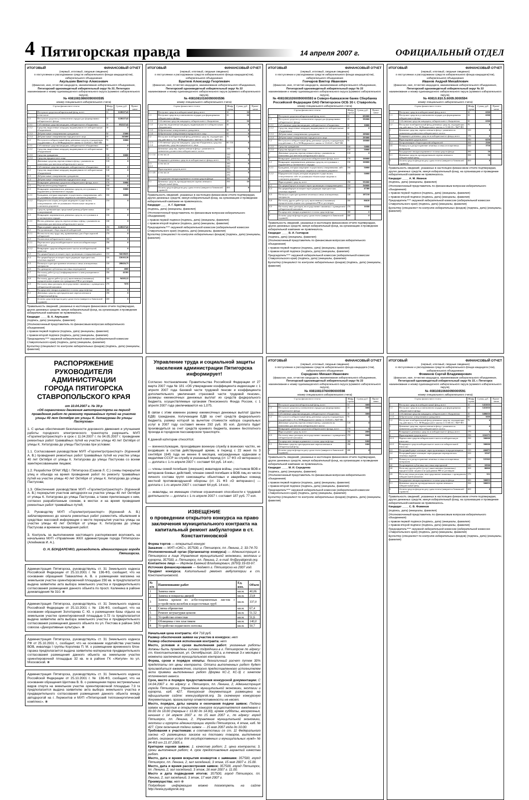4 Пятигорская правда 14 апреля 2007 г. ОФИЦИАЛЬНЫЙ ОТДЕЛ
ИТОГОВЫЙ ФИНАНСОВЫЙ ОТЧЕТ
(первый, итоговый, сводные сведения)
о поступлении и расходовании средств избирательного фонда кандидата(тов), избирательного объединения
Акульшин Виктор Алексеевич
(фамилия, имя, отчество кандидата, наименование избирательного объединения,
Пятигорский одномандатный избирательный округ № 22, Пятигорск
наименование и номер одномандатного избирательного округа (краевого избирательного округа),
№ 40810810860090000595
номер специального избирательного счета)
| Строка финансового отчета | | Шифр строки | Сумма, руб. | Приме-чание |
| --- | --- | --- | --- | --- |
| 1 | Поступило средств в избирательный фонд, всего | 10 | 1228227,42 | |
| | в том числе | | | |
| 1.1 | Поступило средств в установленном порядке для формирования избирательного фонда | 20 | 1228227,42 | |
| 1.1.1 | Собственные средства кандидата, избирательного объединения | 30 | 852227,42 | |
| 1.1.2 | Средства, выделенные кандидату выдвинувшим его избирательным объединением | 40 | 0 | |
| 1.1.3 | Добровольные пожертвования гражданина | 50 | 25000 | |
| 1.1.4 | Добровольные пожертвования юридического лица | 60 | 345000 | |
| 1.2 | Поступило в избирательный фонд денежных средств, подпадающих под действие п. 9 ст. 58 Федерального закона от 12.06.02 г. №67-ФЗ | 70 | 10000 | |
| 1.2.1 | Собственные средства кандидата, избирательного объединения | 80 | 0 | |
| 1.2.2 | Средства, выделенные кандидату выдвинувшим его избирательным объединением | 90 | 0 | |
| 1.2.3 | Средства гражданина | 100 | 10000 | |
| 1.2.4 | Средства юридического лица | 110 | 0 | |
| 2 | Денежные средства, перечисленные в фонд с указанием их назначения для внесения избирательного залога | 120 | 0 | |
| 2.1 | Собственные средства кандидата, избирательного объединения | 130 | 0 | |
| 2.2 | Средства, выделенные кандидату выдвинувшим его избирательным объединением | 140 | 0 | |
| 2.3 | Добровольные пожертвования гражданина | 150 | 0 | |
| 2.4 | Добровольные пожертвования юридического лица | 160 | 0 | |
| 3 | Возвращено денежных средств из избирательного фонда, всего | 170 | 10000 | |
| 3.1 | Перечислено в доход бюджета | 180 | 0 | |
| 3.2 | Возвращено жертвователям денежных средств, поступивших с нарушением установленного порядка | 190 | 10000 | |
| 3.2.1 | Гражданам, которым запрещено осуществлять пожертвования либо не указавшим обязательные сведения в платежном документе | 200 | 10000 | |
| 3.2.2 | Юридическим лицам, которым запрещено осуществлять пожертвования либо не указавшим обязательные сведения в платежном документе | 210 | 0 | |
| 3.2.3 | Средств, превышающих предельный размер добровольных пожертвований | 220 | 0 | |
| 3.3 | Возвращено жертвователям денежных средств, поступивших в установленном порядке | 230 | 0 | |
| 3.3.1 | Из них денежных средств, перечисленных в фонд с указанием их назначения для внесения избирательного залога | 240 | 0 | |
| 4 | Израсходовано средств, всего | 250 | 1228227,42 | |
| 4.1 | На организацию сбора подписей избирателей | 260 | 0 | |
| 4.1.1 | Из них на оплату труда лиц, привлекаемых для сбора подписей избирателей | 270 | 0 | |
| 4.2 | На внесение избирательного залога | 280 | 0 | |
| 4.2.1 | Перечислено средств избирательного залога в избирательную комиссию | 290 | 0 | |
| 4.2.2 | Возвращено средств избирательного залога из избирательной комиссии | 300 | 0 | |
| 4.3 | На предвыборную агитацию через организации телерадиовещания | 310 | 566188,95 | |
| 4.4 | На предвыборную агитацию через редакции периодических печатных изданий | 320 | 226163,36 | |
| 4.5 | На выпуск и распространение печатных и иных агитационных материалов | 330 | 288426,75 | |
| 4.6 | На проведение публичных массовых мероприятий | 340 | 4000 | |
| 4.7 | На оплату работ (услуг) информационного и консультационного характера | 350 | 41595 | |
| 4.8 | На оплату других работ (услуг), выполненных (оказанных) юридическими лицами или гражданами РФ по договорам | 360 | 94183,32 | |
| 4.9 | На оплату иных расходов, непосредственно связанных с проведением избирательной кампании | 370 | 7670 | |
| 5 | Распределено неизрасходованного остатка средств фонда | 380 | 0 | |
| 5.1 | Денежных средств, пропорционально перечисленным в избирательный фонд | 390 | 0 | |
| 6 | Остаток средств фонда на дату сдачи отчета (заверяется банковской справкой) | 400 | 0 | |
Правильность сведений, указанных в настоящем финансовом отчете подтверждаю, других денежных средств, минуя избирательный фонд, на организацию и проведение избирательной кампании не привлекалось.
Кандидат ____ В. А. Акульшин
(подпись, дата) (инициалы, фамилия)
(Уполномоченный представитель по финансовым вопросам избирательного объединения)
с правом первой подписи (подпись, дата) (инициалы, фамилия)
с правом второй подписи (подпись, дата) (инициалы, фамилия)
Председатель**** окружной избирательной комиссии (избирательной комиссии Ставропольского края) (подпись, дата) (инициалы, фамилия)
Бухгалтер (специалист по контролю избирательных фондов) (подпись, дата) (инициалы, фамилия)
ИТОГОВЫЙ ФИНАНСОВЫЙ ОТЧЕТ
(первый, итоговый, сводные сведения)
о поступлении и расходовании средств избирательного фонда кандидата(тов), избирательного объединения
Братков Александр Георгиевич
(фамилия, имя, отчество кандидата, наименование избирательного объединения,
Пятигорский одномандатный избирательный округ № 22
наименование и номер одномандатного избирательного округа (краевого избирательного округа),
№ 40810810160090000596
номер специального избирательного счета)
| Строка финансового отчета | | Шифр строки | Сумма, руб. | Приме-чание |
| --- | --- | --- | --- | --- |
| 1 | Поступило средств в избирательный фонд, всего | 10 | 10 | |
| 1.1 | Поступило средств в установленном порядке для формирования избирательного фонда | 20 | 10 | |
| 1.1.1 | Собственные средства кандидата, избирательного объединения | 30 | 10 | |
| 1.1.2 | Средства, выделенные кандидату выдвинувшим его избирательным объединением | 40 | 0 | |
| 1.1.3 | Добровольные пожертвования гражданина | 50 | 0 | |
| 1.1.4 | Добровольные пожертвования юридического лица | 60 | 0 | |
| 1.2 | Поступило в избирательный фонд денежных средств, подпадающих под действие п. 9 ст. 58 Федерального закона от 12.06.02 г. №67-ФЗ | 70 | 0 | |
| 1.2.1–1.2.4 | Собственные средства кандидата; средства объединения; средства гражданина; средства юридического лица | 80–110 | 0 | |
| 2 | Денежные средства, перечисленные в фонд с указанием их назначения для внесения избирательного залога | 120 | 0 | |
| 2.1–2.4 | в том числе | 130–160 | 0 | |
| 3 | Возвращено денежных средств из избирательного фонда, всего | 170 | 0 | |
| 3.1–3.3.1 | в том числе | 180–240 | 0 | |
| 4 | Израсходовано средств, всего | 250 | 0 | |
| 4.1–4.9 | в том числе | 260–370 | 0 | |
| 5 | Распределено неизрасходованного остатка средств фонда | 380 | 0 | |
| 5.1 | Денежных средств, пропорционально перечисленным в избирательный фонд | 390 | 10 | |
| 6 | Остаток средств фонда на дату сдачи отчета (заверяется банковской справкой) | 400 | 0 | |
Правильность сведений, указанных в настоящем финансовом отчете подтверждаю, других денежных средств, минуя избирательный фонд, на организацию и проведение избирательной кампании не привлекалось.
Кандидат ____ А. Г. Братков
(подпись, дата) (инициалы, фамилия)
(Уполномоченный представитель по финансовым вопросам избирательного объединения)
с правом первой подписи (подпись, дата) (инициалы, фамилия)
с правом второй подписи (подпись, дата) (инициалы, фамилия)
Председатель**** окружной избирательной комиссии (избирательной комиссии Ставропольского края) (подпись, дата) (инициалы, фамилия)
Бухгалтер (специалист по контролю избирательных фондов) (подпись, дата) (инициалы, фамилия)
ИТОГОВЫЙ ФИНАНСОВЫЙ ОТЧЕТ
(первый, итоговый, сводные сведения)
о поступлении и расходовании средств избирательного фонда кандидата(тов), избирательного объединения
Гончаров Виктор Иванович
(фамилия, имя, отчество кандидата, наименование избирательного объединения,
Пятигорский одномандатный избирательный округ № 22
наименование и номер одномандатного избирательного округа (краевого избирательного округа),
№ 40810810260090000593 в Северо-Кавказском банке Сбербанка Российской Федерации ОАО Пятигорское ОСБ 30 г. Ставрополь
номер специального избирательного счета)
| Строка финансового отчета | | Шифр строки | Сумма, руб. | Приме-чание |
| --- | --- | --- | --- | --- |
| 1 | Поступило средств в избирательный фонд, всего | 10 | 692000 | |
| 1.1 | Поступило средств в установленном порядке для формирования избирательного фонда | 20 | 592000 | |
| 1.1.1 | Собственные средства кандидата, избирательного объединения | 30 | 10000 | |
| 1.1.2 | Средства, выделенные кандидату выдвинувшим его избирательным объединением | 40 | 0 | |
| 1.1.3 | Добровольные пожертвования гражданина | 50 | 289000 | |
| 1.1.4 | Добровольные пожертвования юридического лица | 60 | 293000 | |
| 1.2 | Поступило в избирательный фонд денежных средств, подпадающих под действие п. 9 ст. 58 Федерального закона от 12.06.02 г. №67-ФЗ | 70 | 100000 | |
| 1.2.3 | Средства гражданина | 100 | 50000 | |
| 1.2.4 | Средства юридического лица | 110 | 50000 | |
| 2 | Денежные средства, перечисленные в фонд с указанием их назначения для внесения избирательного залога | 120 | 0 | |
| 3 | Возвращено денежных средств из избирательного фонда, всего | 170 | 100000 | |
| 3.2 | Возвращено жертвователям денежных средств, поступивших с нарушением установленного порядка | 190 | 100000 | |
| 3.2.1 | Гражданам, которым запрещено осуществлять пожертвования либо не указавшим обязательные сведения в платежном документе | 200 | 50000 | |
| 3.2.2 | Юридическим лицам, которым запрещено осуществлять пожертвования либо не указавшим обязательные сведения в платежном документе | 210 | 50000 | |
| 4 | Израсходовано средств, всего | 250 | 592000 | |
| 4.3 | На предвыборную агитацию через организации телерадиовещания | 310 | 260600 | |
| 4.4 | На предвыборную агитацию через редакции периодических печатных изданий | 320 | 47380 | |
| 4.5 | На выпуск и распространение печатных и иных агитационных материалов | 330 | 187210 | |
| 4.8 | На оплату других работ (услуг), выполненных (оказанных) юридическими лицами или гражданами РФ по договорам | 360 | 86630 | |
| 4.9 | На оплату иных расходов, непосредственно связанных с проведением избирательной кампании | 370 | 10180 | |
| 5 | Распределено неизрасходованного остатка средств фонда | 380 | 0 | |
| 6 | Остаток средств фонда на дату сдачи отчета (заверяется банковской справкой) | 400 | 0 | |
Правильность сведений, указанных в настоящем финансовом отчете подтверждаю, других денежных средств, минуя избирательный фонд, на организацию и проведение избирательной кампании не привлекалось.
Кандидат ____ В. И. Гончаров
(подпись, дата) (инициалы, фамилия)
(Уполномоченный представитель по финансовым вопросам избирательного объединения)
с правом первой подписи (подпись, дата) (инициалы, фамилия)
с правом второй подписи (подпись, дата) (инициалы, фамилия)
Председатель**** окружной избирательной комиссии (избирательной комиссии Ставропольского края) (подпись, дата) (инициалы, фамилия)
Бухгалтер (специалист по контролю избирательных фондов) (подпись, дата) (инициалы, фамилия)
ИТОГОВЫЙ ФИНАНСОВЫЙ ОТЧЕТ
(первый, итоговый, сводные сведения)
о поступлении и расходовании средств избирательного фонда кандидата(тов), избирательного объединения
Иванов Андрей Михайлович
(фамилия, имя, отчество кандидата, наименование избирательного объединения,
Пятигорский одномандатный избирательный округ № 22
наименование и номер одномандатного избирательного округа (краевого избирательного округа),
№ 40810.810.5.6009.0000594
номер специального избирательного счета)
| Строка финансового отчета | | Шифр строки | Сумма, руб. | Приме-чание |
| --- | --- | --- | --- | --- |
| 1 | Поступило средств в избирательный фонд, всего | 10 | 6300 | |
| 1.1 | Поступило средств в установленном порядке для формирования избирательного фонда | 20 | 6300 | |
| 1.1.1 | Собственные средства кандидата, избирательного объединения | 30 | 6300 | |
| 1.2 | Поступило в избирательный фонд денежных средств, подпадающих под действие п. 9 ст. 58 Федерального закона от 12.06.02 г. №67-ФЗ | 70 | 0 | |
| 2 | Денежные средства, перечисленные в фонд с указанием их назначения для внесения избирательного залога | 120 | 0 | |
| 3 | Возвращено денежных средств из избирательного фонда, всего | 170 | 0 | |
| 4 | Израсходовано средств, всего | 250 | 6250 | |
| 4.1 | На организацию сбора подписей избирателей | 260 | 2500 | |
| 4.5 | На выпуск и распространение печатных и иных агитационных материалов | 330 | 3750 | |
| 5 | Распределено неизрасходованного остатка средств фонда | 380 | 50 | |
| 5.1 | Денежных средств, пропорционально перечисленным в избирательный фонд | 390 | 50 | |
| 6 | Остаток средств фонда на дату сдачи отчета (заверяется банковской справкой) | 400 | 0 | |
Правильность сведений, указанных в настоящем финансовом отчете подтверждаю, других денежных средств, минуя избирательный фонд, на организацию и проведение избирательной кампании не привлекалось.
Кандидат ____ А. М. Иванов
(подпись, дата) (инициалы, фамилия)
(Уполномоченный представитель по финансовым вопросам избирательного объединения)
с правом первой подписи (подпись, дата) (инициалы, фамилия)
с правом второй подписи (подпись, дата) (инициалы, фамилия)
Председатель**** окружной избирательной комиссии (избирательной комиссии Ставропольского края) (подпись, дата) (инициалы, фамилия)
Бухгалтер (специалист по контролю избирательных фондов) (подпись, дата) (инициалы, фамилия)
РАСПОРЯЖЕНИЕ
РУКОВОДИТЕЛЯ АДМИНИСТРАЦИИ
ГОРОДА ПЯТИГОРСКА
СТАВРОПОЛЬСКОГО КРАЯ
от 10.04.2007 г. № 39 р
«Об ограничении движения автотранспорта на период проведения работ по ремонту трамвайных путей на участке улицы 40 лет Октября от улицы К. Хетагурова до улицы Пастухова»
1. С целью обеспечения безопасности дорожного движения и улучшения работы городского электрического транспорта разрешить МУП «Горэлектротранспорт» в срок с 11.04.2007 г. по 04.05.2007 г. проведение ремонтных работ трамвайных путей на участке улицы 40 лет Октября от улицы К. Хетагурова до улицы Пастухова при условии:
1.1. Согласования руководством МУП «Горэлектротранспорт» (Куренной А. В.) проведения ремонтных работ трамвайных путей на участке улицы 40 лет Октября от улицы К. Хетагурова до улицы Пастухова со всеми заинтересованными лицами;
1.2. Разработки ОГАИ УВД г. Пятигорска (Сааков Л. С.) схемы перекрытия улиц и объезда на время проведения работ по ремонту трамвайных путей на участке улицы 40 лет Октября от улицы К. Хетагурова до улицы Пастухова;
1.3. Обеспечения руководством МУП «Горэлектротранспорт» (Куренной А. В.) перекрытия участков автодороги на участке улицы 40 лет Октября от улицы К. Хетагурова до улицы Пастухова, а также прилегающих к ним, согласно разработанным схемам, в местах и на время проведения ремонтных работ трамвайных путей;
2. Руководству МУП «Горэлектротранспорт» (Куренной А. В.) заблаговременно до начала ремонтных работ разместить объявления в средствах массовой информации о месте перекрытия участка улицы на участке улицы 40 лет Октября от улицы К. Хетагурова до улицы Пастухова и времени проведения работ.
3. Контроль за выполнением настоящего распоряжения возложить на начальника МУП «Управление ЖКХ администрации города Пятигорска» (Алейников И. А.).
О. Н. БОНДАРЕНКО, руководитель администрации города Пятигорска.
Администрация Пятигорска, руководствуясь ст. 31 Земельного кодекса Российской Федерации от 25.10.2001 г. № 136-ФЗ, сообщает, что на основании обращения Тавакаляна А. В. о размещении магазина на земельном участке ориентировочной площадью 230 кв. м предполагается выдача заявителю акта выбора земельного участка и предварительного согласования размещения данного объекта по просп. Калинина в районе домовладения № 310. ⊗
Администрация Пятигорска, руководствуясь ст. 31 Земельного кодекса Российской Федерации от 25.10.2001 г. № 136-ФЗ, сообщает, что на основании обращения Золотарева С. Ю. о размещении базы отдыха на земельном участке ориентировочной площадью 0.72 га предполагается выдача заявителю акта выбора земельного участка и предварительного согласования размещения данного объекта по ул. Пестова в районе ЗАО совхоза «Декоративные культуры». ⊗
Администрация Пятигорска, руководствуясь ст. 31 Земельного кодекса РФ от 25.10.2001 г., сообщает, что на основании ходатайства участника ВОВ, инвалида I группы Королева П. М. о размещении временного блок-гаража предполагается выдача заявителю материалов предварительного согласования размещения данного объекта на земельном участке ориентировочной площадью 32 кв. м в районе ГК «Жигули» по ул. Московской. ⊗
Администрация Пятигорска, руководствуясь ст. 31 Земельного кодекса Российской Федерации от 25.10.2001 г. № 136-ФЗ, сообщает, что на основании обращения Щеглова В. В. о размещении парка экстремальных видов спорта на земельном участке ориентировочной площадью 7.9 га предполагается выдача заявителю акта выбора земельного участка и предварительного согласования размещения данного объекта между автодорогой на г. Лермонтов и МУП «Пятигорский теплоэнергетический комплекс». ⊗
Управление труда и социальной защиты населения администрации Пятигорска информирует!
Согласно постановлению Правительства Российской Федерации от 27 марта 2007 года № 181 «Об утверждении коэффициента индексации с 1 апреля 2007 года базовой части трудовой пенсии и коэффициента дополнительного увеличения страховой части трудовой пенсии», размеры ежемесячных денежных выплат из средств федерального бюджета, осуществляемые органами Пенсионного Фонда России, с 1 апреля 2007 года увеличиваются на 1,075.
В связи с этим изменен размер ежемесячных денежных выплат (далее ЕДВ) гражданам, получающим ЕДВ за счет средств федерального бюджета, размер которой за вычетом стоимости набора социальных услуг в 2007 году составил менее 292 руб. 95 коп. Доплата будет производиться за счет средств краевого бюджета, взамен бесплатного проезда в городском пассажирском транспорте.
К данной категории относятся:
— военнослужащие, проходившие военную службу в воинских частях, не входивших в состав действующей армии, в период с 22 июня по 3 сентября 1945 года не менее 6 месяцев, награжденные орденами и медалями СССР за службу в указанный период (ст. 17 ФЗ «О ветеранах») — доплата с 1-го апреля 2007 г. составит 64 руб. 14 коп.;
— члены семей погибших (умерших) инвалидов войны, участников ВОВ и ветеранов боевых действий, членам семей погибших в ВОВ лиц из числа личного состава групп самозащиты объектовых и аварийных команд местной противовоздушной обороны (ст. 21 ФЗ «О ветеранах») — доплата с 1-го апреля 2007 г. составит 64 руб. 14 коп.;
— инвалиды, не имеющие степени ограничения способности к трудовой деятельности — доплата с 1-го апреля 2007 г. составит 187 руб. 77 коп.
ИЗВЕЩЕНИЕ
о проведении открытого конкурса на право заключения муниципального контракта на капитальный ремонт амбулатории в ст. Константиновской
Форма торгов — открытый конкурс
Заказчик — МУП «ОКС», 357500, г. Пятигорск, пл. Ленина, 2, 33-74-70.
Уполномоченный орган (Организатор конкурса) — Администрация г. Пятигорска в лице Управления муниципальной экономики, экологии и курорта, 357500, г. Пятигорск, пл. Ленина, 2, e-mail: fin@pyatigorsk.org.
Контактное лицо — Икрянов Евгений Владимирович, (8793) 33-03-97.
Источник финансирования — бюджет г. Пятигорска на 2007 год.
Предмет конкурса: Капитальный ремонт амбулатории в ст. Константиновской.
| № п/п | Наименование работ | Ед. изм. | Объем |
| --- | --- | --- | --- |
| 1 | Замена окон | кв.м. | 40,06 |
| 2 | Замена и покраска дверей | кв.м. | 23,8 |
| 3 | Замена кровли из асбестоцементных листов с устройством желобов и водосточных труб | кв.м. | 337,0 |
| 4 | Смена обрешетки | кв.м. | 67,4 |
| 5 | Ремонт штукатурки цоколя | кв.м. | 51,52 |
| 6 | Устройство отмостки | кв.м. | 51,6 |
| 7 | Облицовка стен пластиком | кв.м. | 140,0 |
| 8 | Устройство подвесного потолка | кв.м. | 50,7 |
Начальная цена контракта: 404 718 руб.
Размер обеспечения заявки на участие в конкурсе: нет
Размер обеспечения исполнения контракта: нет
Место, условия и сроки выполнения работ: указанные работы должны быть проведены силами подрядчика в г. Пятигорске по адресу: ст. Константиновская, ул. Октябрьская, 110 а, в течение 3-х месяцев с момента заключения муниципального контракта.
Форма, сроки и порядок оплаты: безналичный расчет путем 30% предоплаты от цены контракта. Оплата выполненных работ будет производиться ежемесячно, согласно предоставленного исполнителем акта приемки выполненных работ (форма КС-2, КС-3) с зачетом оплаченного аванса.
Срок, место и порядок предоставления конкурсной документации: С 14.04.2007 г. по адресу: г. Пятигорск, пл. Ленина, 2, Администрация города Пятигорска, Управление муниципальной экономики, экологии и курорта, каб. 427. Конкурсная документация размещена на официальном сайте: www.pyatigorsk.org. За скаченную конкурсную документацию, организатор ответственности не несет.
Место, порядок, даты начала и окончания подачи заявок: Подача заявок на участие в открытом конкурсе осуществляется ежедневно с 09.00 до 18.00 (перерыв с 13.00 до 14.00), кроме субботы, воскресенья, начиная с 14 апреля 2007 г. по 15 мая 2007 г., по адресу: город Пятигорск, пл. Ленина, 2, Управление муниципальной экономики, экологии и курорта администрации города Пятигорска, 4 этаж, каб. № 427. Срок окончания подачи заявок — 15 мая 2007 года до 10.00.
Требования к участникам: в соответствии со ст. 11 Федерального закона «О размещении заказов на поставки товаров, выполнение работ, оказание услуг для государственных и муниципальных нужд» № 94-ФЗ от 21.07.2005 г.
Критерии оценки заявок: 1. качество работ; 2. цена контракта; 3. сроки выполнения работ; 4. срок предоставления гарантий качества работ.
Место, дата и время вскрытия конвертов с заявками: 357500, город Пятигорск, пл. Ленина, 2, зал заседаний, 3 этаж, 15 мая 2007 г. 15.00.
Место, дата и время рассмотрения заявок: 357500, город Пятигорск, пл. Ленина, 2, зал заседаний, 3 этаж, 16 мая 2007 г. 11.00.
Место и дата подведения итогов: 357500, город Пятигорск, пл. Ленина, 2, зал заседаний, 3 этаж, 17 мая 2007 г.
Преимущества: нет ⊗
Подробную информацию можно посмотреть на сайте http://www.pyatigorsk.org
ИТОГОВЫЙ ФИНАНСОВЫЙ ОТЧЕТ
(первый, итоговый, сводные сведения)
о поступлении и расходовании средств избирательного фонда кандидата (тов), избирательного объединения
Середенко Михаил Иванович
(фамилия, имя, отчество кандидата, наименование избирательного объединения,
Пятигорский одномандатный избирательный округ № 22
наименование и номер одномандатного избирательного округа (краевого избирательного округа),
№ 40810810760090000598
номер специального избирательного счета)
| Строка финансового отчета | | Шифр строки | Сумма, руб. | Приме-чание |
| --- | --- | --- | --- | --- |
| 1 | Поступило средств в избирательный фонд, всего | 10 | 3000 | |
| 1.1 | Поступило средств в установленном порядке для формирования избирательного фонда | 20 | 3000 | |
| 1.1.1 | Собственные средства кандидата, избирательного объединения | 30 | 3000 | |
| 1.2 | Поступило в избирательный фонд денежных средств, подпадающих под действие п. 9 ст. 58 Федерального закона от 12.06.02 г. №67-ФЗ | 70 | 0 | |
| 2 | Денежные средства, перечисленные в фонд с указанием их назначения для внесения избирательного залога | 120 | 0 | |
| 3 | Возвращено денежных средств из избирательного фонда, всего | 170 | 0 | |
| 4 | Израсходовано средств, всего | 250 | 2000 | |
| 4.9 | На оплату иных расходов, непосредственно связанных с проведением избирательной кампании | 370 | 2000 | |
| 5 | Распределено неизрасходованного остатка средств фонда | 380 | 1000 | |
| 5.1 | Денежных средств, пропорционально перечисленным в избирательный фонд | 390 | 1000 | |
| 6 | Остаток средств фонда на дату сдачи отчета (заверяется банковской справкой) | 400 | 0 | |
Правильность сведений, указанных в настоящем финансовом отчете подтверждаю, других денежных средств, минуя избирательный фонд, на организацию и проведение избирательной кампании не привлекалось.
Кандидат ____ М. И. Середенко
(подпись, дата) (инициалы, фамилия)
(Уполномоченный представитель по финансовым вопросам избирательного объединения)
с правом первой подписи (подпись, дата) (инициалы, фамилия)
с правом второй подписи (подпись, дата) (инициалы, фамилия)
Председатель**** окружной избирательной комиссии (избирательной комиссии Ставропольского края) (подпись, дата) (инициалы, фамилия)
Бухгалтер (специалист по контролю избирательных фондов) (подпись, дата) (инициалы, фамилия)
ИТОГОВЫЙ ФИНАНСОВЫЙ ОТЧЕТ
(первый, итоговый, сводные сведения)
о поступлении и расходовании средств избирательного фонда кандидата (тов), избирательного объединения
Фоминов Сергей Владимирович
(фамилия, имя, отчество кандидата, наименование избирательного объединения,
Пятигорский одномандатный избирательный округ № 22, г. Пятигорск
наименование и номер одномандатного избирательного округа (краевого избирательного округа),
№ 40810810660090000591
номер специального избирательного счета)
| Строка финансового отчета | | Шифр строки | Сумма, руб. | Приме-чание |
| --- | --- | --- | --- | --- |
| 1 | Поступило средств в избирательный фонд, всего | 10 | 1411010 | |
| 1.1 | Поступило средств в установленном порядке для формирования избирательного фонда | 20 | 1411010 | |
| 1.1.1 | Собственные средства кандидата, избирательного объединения | 30 | 1406010 | |
| 1.1.3 | Добровольные пожертвования гражданина | 50 | 5000 | |
| 1.2 | Поступило в избирательный фонд денежных средств, подпадающих под действие п. 9 ст. 58 Федерального закона от 12.06.02 г. №67-ФЗ | 70 | 0 | |
| 2 | Денежные средства, перечисленные в фонд с указанием их назначения для внесения избирательного залога | 120 | 0 | |
| 3 | Возвращено денежных средств из избирательного фонда, всего | 170 | 0 | |
| 4 | Израсходовано средств, всего | 250 | 1110175 | |
| 4.2.1 | Перечислено средств избирательного залога в избирательную комиссию | 290 | 300000 | |
| 4.2.2 | Возвращено средств избирательного залога из избирательной комиссии | 300 | 300000 | |
| 4.3 | На предвыборную агитацию через организации телерадиовещания | 310 | 444472 | |
| 4.4 | На предвыборную агитацию через редакции периодических печатных изданий | 320 | 32507 | |
| 4.5 | На выпуск и распространение печатных и иных агитационных материалов | 330 | 533165 | |
| 4.6 | На проведение публичных массовых мероприятий | 340 | 18300 | |
| 4.8 | На оплату других работ (услуг), выполненных (оказанных) юридическими лицами или гражданами РФ по договорам | 360 | 80800 | |
| 4.9 | На оплату иных расходов, непосредственно связанных с проведением избирательной кампании | 370 | 931 | |
| 5 | Распределено неизрасходованного остатка средств фонда | 380 | 300835 | |
| 5.1 | Денежных средств, пропорционально перечисленным в избирательный фонд | 390 | 300835 | |
| 6 | Остаток средств фонда на дату сдачи отчета (заверяется банковской справкой) | 400 | 0 | |
Правильность сведений, указанных в настоящем финансовом отчете подтверждаю, других денежных средств, минуя избирательный фонд, на организацию и проведение избирательной кампании не привлекалось.
Кандидат ____ С. В. Фоминов
(подпись, дата) (инициалы, фамилия)
(Уполномоченный представитель по финансовым вопросам избирательного объединения)
с правом первой подписи (подпись, дата) (инициалы, фамилия)
с правом второй подписи (подпись, дата) (инициалы, фамилия)
Председатель**** окружной избирательной комиссии (избирательной комиссии Ставропольского края) (подпись, дата) (инициалы, фамилия)
Бухгалтер (специалист по контролю избирательных фондов) (подпись, дата) (инициалы, фамилия)